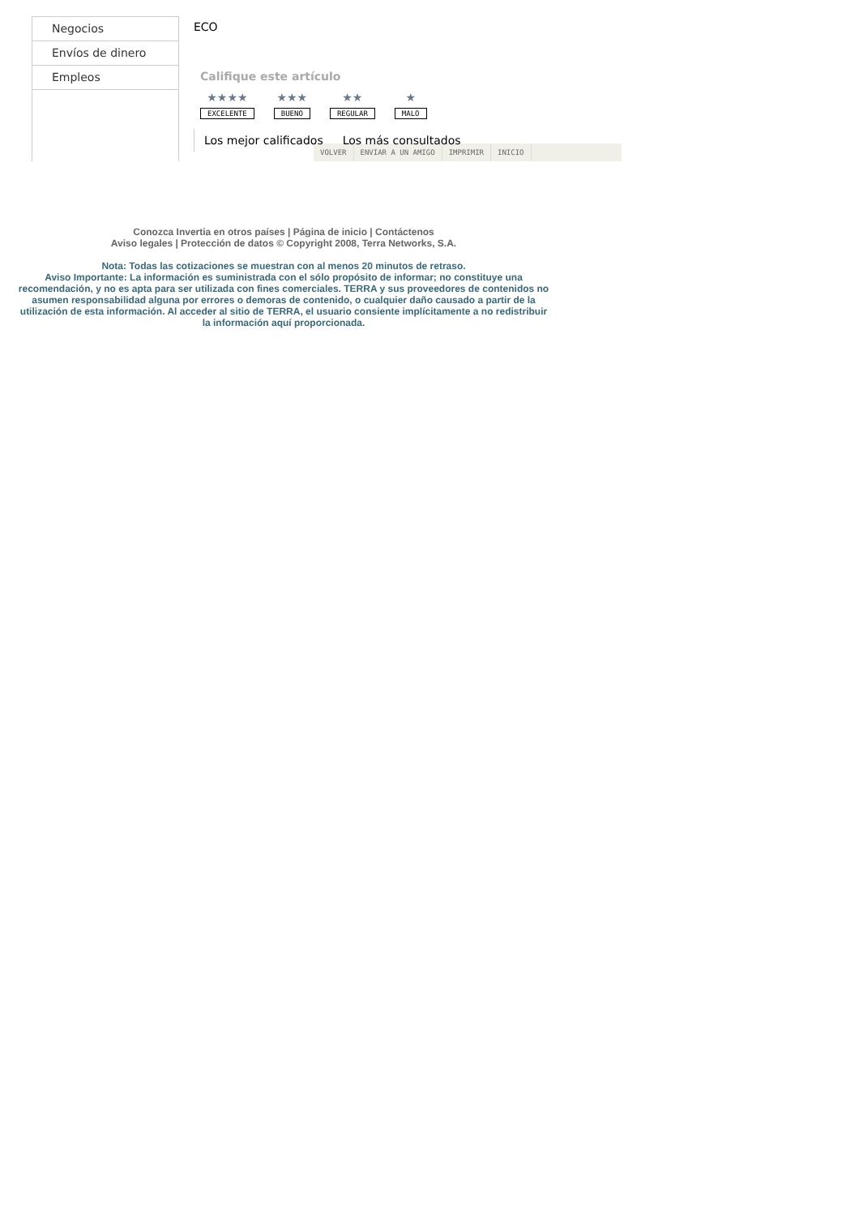Negocios
Envíos de dinero
Empleos
ECO
Califique este artículo
★★★★
EXCELENTE
★★★
BUENO
★★
REGULAR
★
MALO
Los mejor calificados Los más consultados
VOLVER ENVIAR A UN AMIGO IMPRIMIR INICIO
Conozca Invertia en otros países | Página de inicio | Contáctenos
Aviso legales | Protección de datos © Copyright 2008, Terra Networks, S.A.
Nota: Todas las cotizaciones se muestran con al menos 20 minutos de retraso.
Aviso Importante: La información es suministrada con el sólo propósito de informar; no constituye una recomendación, y no es apta para ser utilizada con fines comerciales. TERRA y sus proveedores de contenidos no asumen responsabilidad alguna por errores o demoras de contenido, o cualquier daño causado a partir de la utilización de esta información. Al acceder al sitio de TERRA, el usuario consiente implícitamente a no redistribuir la información aquí proporcionada.